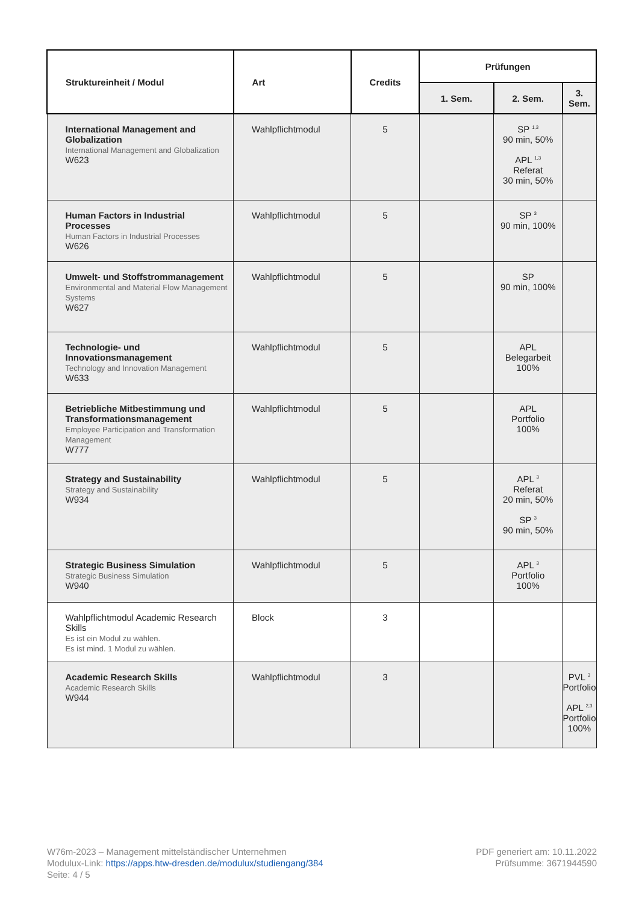| Struktureinheit / Modul | Art | Credits | Prüfungen | | |
| --- | --- | --- | --- | --- | --- |
| | | | 1. Sem. | 2. Sem. | 3. Sem. |
| International Management and Globalization International Management and Globalization W623 | Wahlpflichtmodul | 5 | | SP <sup>1,3</sup> 90 min, 50% APL <sup>1,3</sup> Referat 30 min, 50% | |
| Human Factors in Industrial Processes Human Factors in Industrial Processes W626 | Wahlpflichtmodul | 5 | | SP <sup>3</sup> 90 min, 100% | |
| Umwelt- und Stoffstrommanagement Environmental and Material Flow Management Systems W627 | Wahlpflichtmodul | 5 | | SP 90 min, 100% | |
| Technologie- und Innovationsmanagement Technology and Innovation Management W633 | Wahlpflichtmodul | 5 | | APL Belegarbeit 100% | |
| Betriebliche Mitbestimmung und Transformationsmanagement Employee Participation and Transformation Management W777 | Wahlpflichtmodul | 5 | | APL Portfolio 100% | |
| Strategy and Sustainability Strategy and Sustainability W934 | Wahlpflichtmodul | 5 | | APL <sup>3</sup> Referat 20 min, 50% SP <sup>3</sup> 90 min, 50% | |
| Strategic Business Simulation Strategic Business Simulation W940 | Wahlpflichtmodul | 5 | | APL <sup>3</sup> Portfolio 100% | |
| Wahlpflichtmodul Academic Research Skills Es ist ein Modul zu wählen. Es ist mind. 1 Modul zu wählen. | Block | 3 | | | |
| Academic Research Skills Academic Research Skills W944 | Wahlpflichtmodul | 3 | | | PVL <sup>3</sup> Portfolio APL <sup>2,3</sup> Portfolio 100% |
W76m-2023 – Management mittelständischer Unternehmen
Modulux-Link: https://apps.htw-dresden.de/modulux/studiengang/384
Seite: 4 / 5
PDF generiert am: 10.11.2022
Prüfsumme: 3671944590